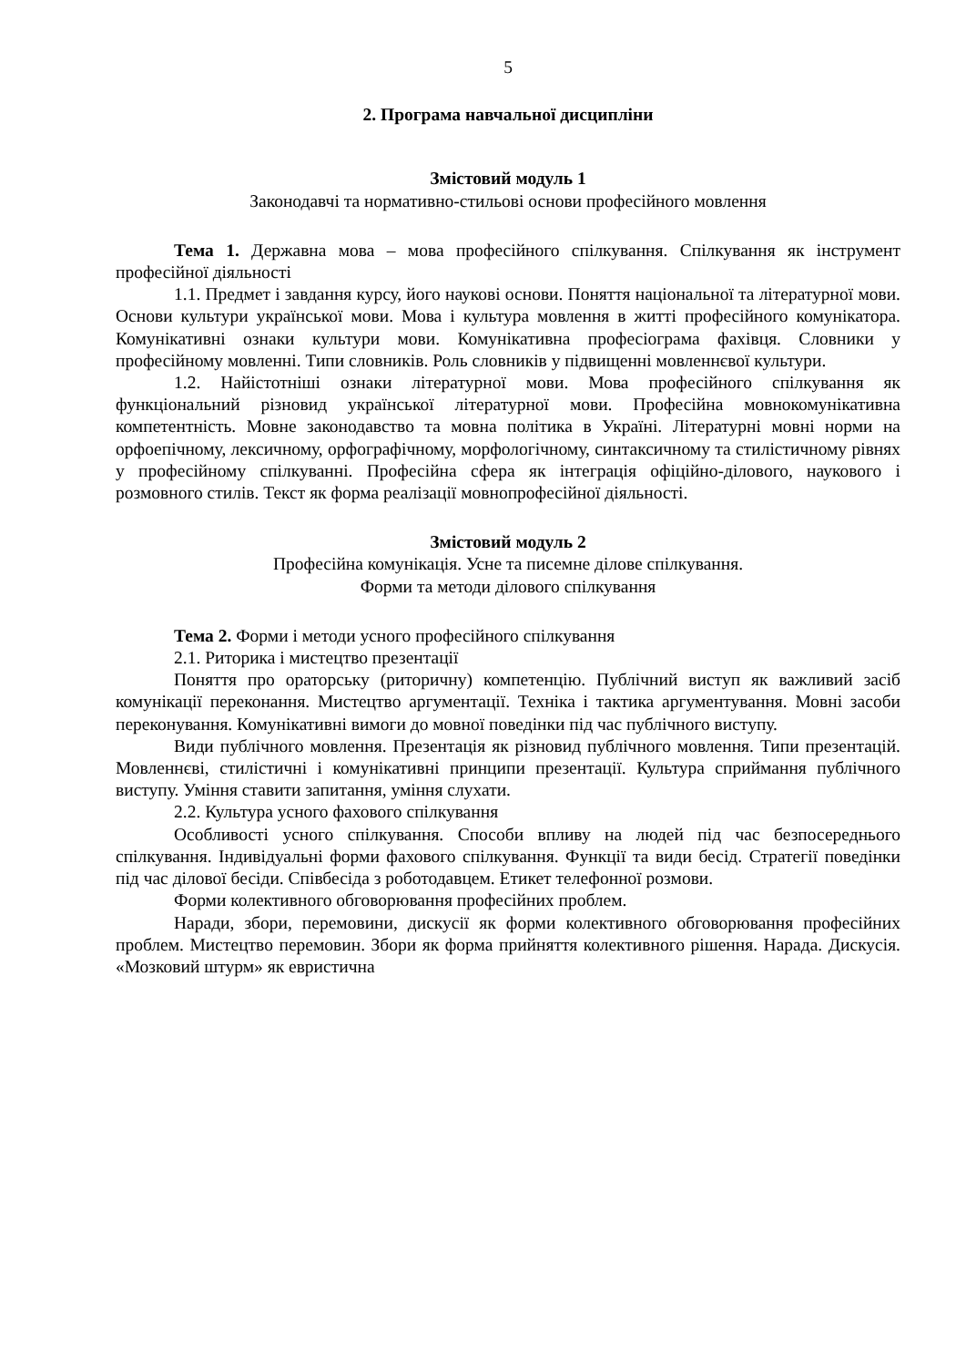5
2. Програма навчальної дисципліни
Змістовий модуль 1
Законодавчі та нормативно-стильові основи професійного мовлення
Тема 1. Державна мова – мова професійного спілкування. Спілкування як інструмент професійної діяльності
1.1. Предмет і завдання курсу, його наукові основи. Поняття національної та літературної мови. Основи культури української мови. Мова і культура мовлення в житті професійного комунікатора. Комунікативні ознаки культури мови. Комунікативна професіограма фахівця. Словники у професійному мовленні. Типи словників. Роль словників у підвищенні мовленнєвої культури.
1.2. Найістотніші ознаки літературної мови. Мова професійного спілкування як функціональний різновид української літературної мови. Професійна мовнокомунікативна компетентність. Мовне законодавство та мовна політика в Україні. Літературні мовні норми на орфоепічному, лексичному, орфографічному, морфологічному, синтаксичному та стилістичному рівнях у професійному спілкуванні. Професійна сфера як інтеграція офіційно-ділового, наукового і розмовного стилів. Текст як форма реалізації мовнопрофесійної діяльності.
Змістовий модуль 2
Професійна комунікація. Усне та писемне ділове спілкування.
Форми та методи ділового спілкування
Тема 2. Форми і методи усного професійного спілкування
2.1. Риторика і мистецтво презентації
Поняття про ораторську (риторичну) компетенцію. Публічний виступ як важливий засіб комунікації переконання. Мистецтво аргументації. Техніка і тактика аргументування. Мовні засоби переконування. Комунікативні вимоги до мовної поведінки під час публічного виступу.
Види публічного мовлення. Презентація як різновид публічного мовлення. Типи презентацій. Мовленнєві, стилістичні і комунікативні принципи презентації. Культура сприймання публічного виступу. Уміння ставити запитання, уміння слухати.
2.2. Культура усного фахового спілкування
Особливості усного спілкування. Способи впливу на людей під час безпосереднього спілкування. Індивідуальні форми фахового спілкування. Функції та види бесід. Стратегії поведінки під час ділової бесіди. Співбесіда з роботодавцем. Етикет телефонної розмови.
Форми колективного обговорювання професійних проблем.
Наради, збори, перемовини, дискусії як форми колективного обговорювання професійних проблем. Мистецтво перемовин. Збори як форма прийняття колективного рішення. Нарада. Дискусія. «Мозковий штурм» як евристична